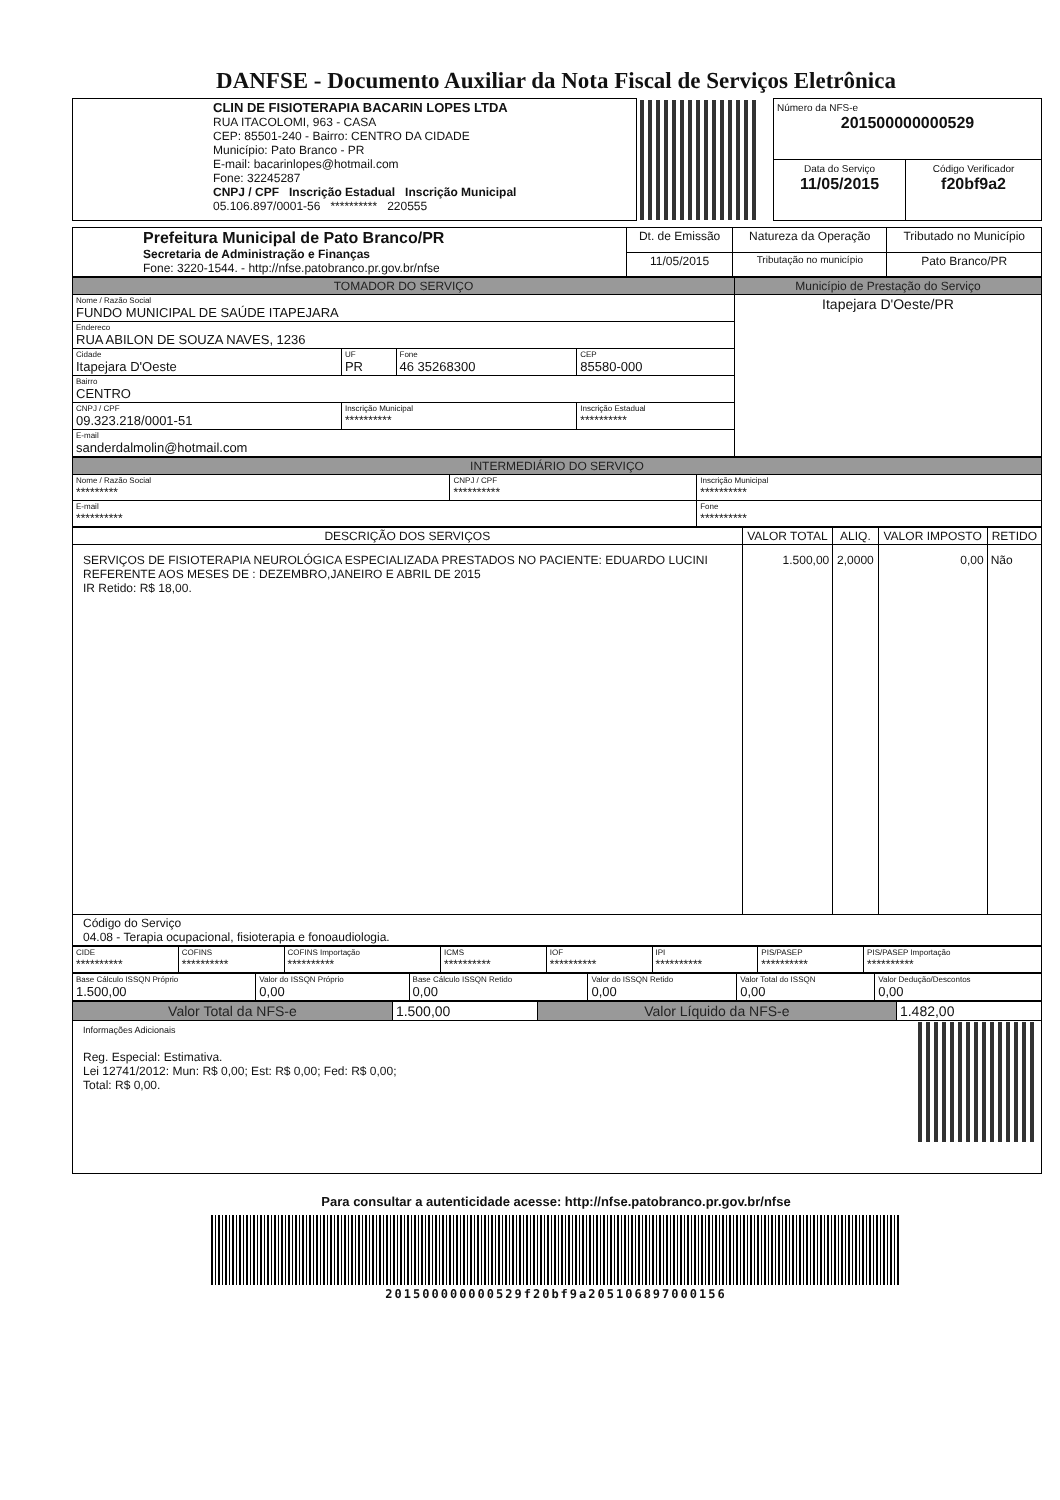DANFSE - Documento Auxiliar da Nota Fiscal de Serviços Eletrônica
| CLIN DE FISIOTERAPIA BACARIN LOPES LTDA RUA ITACOLOMI, 963 - CASA CEP: 85501-240 - Bairro: CENTRO DA CIDADE Município: Pato Branco - PR E-mail: bacarinlopes@hotmail.com Fone: 32245287 CNPJ / CPF Inscrição Estadual Inscrição Municipal 05.106.897/0001-56 ********** 220555 | | Número da NFS-e 201500000000529 | |
| | | Data do Serviço 11/05/2015 | Código Verificador f20bf9a2 |
| Prefeitura Municipal de Pato Branco/PR Secretaria de Administração e Finanças Fone: 3220-1544. - http://nfse.patobranco.pr.gov.br/nfse | Dt. de Emissão | Natureza da Operação | Tributado no Município |
| | 11/05/2015 | Tributação no município | Pato Branco/PR |
| TOMADOR DO SERVIÇO | | | | Município de Prestação do Serviço |
| --- | --- | --- | --- | --- |
| Nome / Razão Social FUNDO MUNICIPAL DE SAÚDE ITAPEJARA | | | | Itapejara D'Oeste/PR |
| Endereco RUA ABILON DE SOUZA NAVES, 1236 | | | | |
| Cidade Itapejara D'Oeste | UF PR | Fone 46 35268300 | CEP 85580-000 | |
| Bairro CENTRO | | | | |
| CNPJ / CPF 09.323.218/0001-51 | Inscrição Municipal ********** | | Inscrição Estadual ********** | |
| E-mail sanderdalmolin@hotmail.com | | | | |
| INTERMEDIÁRIO DO SERVIÇO | | |
| --- | --- | --- |
| Nome / Razão Social ********* | CNPJ / CPF ********** | Inscrição Municipal ********** |
| E-mail ********** | | Fone ********** |
| DESCRIÇÃO DOS SERVIÇOS | VALOR TOTAL | ALIQ. | VALOR IMPOSTO | RETIDO |
| --- | --- | --- | --- | --- |
| SERVIÇOS DE FISIOTERAPIA NEUROLÓGICA ESPECIALIZADA PRESTADOS NO PACIENTE: EDUARDO LUCINI REFERENTE AOS MESES DE : DEZEMBRO,JANEIRO E ABRIL DE 2015 IR Retido: R$ 18,00. | 1.500,00 | 2,0000 | 0,00 | Não |
| Código do Serviço 04.08 - Terapia ocupacional, fisioterapia e fonoaudiologia. | | | | |
| CIDE ********** | COFINS ********** | COFINS Importação ********** | ICMS ********** | IOF ********** | IPI ********** | PIS/PASEP ********** | PIS/PASEP Importação ********** |
| Base Cálculo ISSQN Próprio 1.500,00 | Valor do ISSQN Próprio 0,00 | Base Cálculo ISSQN Retido 0,00 | Valor do ISSQN Retido 0,00 | Valor Total do ISSQN 0,00 | Valor Dedução/Descontos 0,00 |
| Valor Total da NFS-e | 1.500,00 | Valor Líquido da NFS-e | 1.482,00 |
| Informações Adicionais Reg. Especial: Estimativa. Lei 12741/2012: Mun: R$ 0,00; Est: R$ 0,00; Fed: R$ 0,00; Total: R$ 0,00. | | | |
Para consultar a autenticidade acesse: http://nfse.patobranco.pr.gov.br/nfse
201500000000529f20bf9a205106897000156